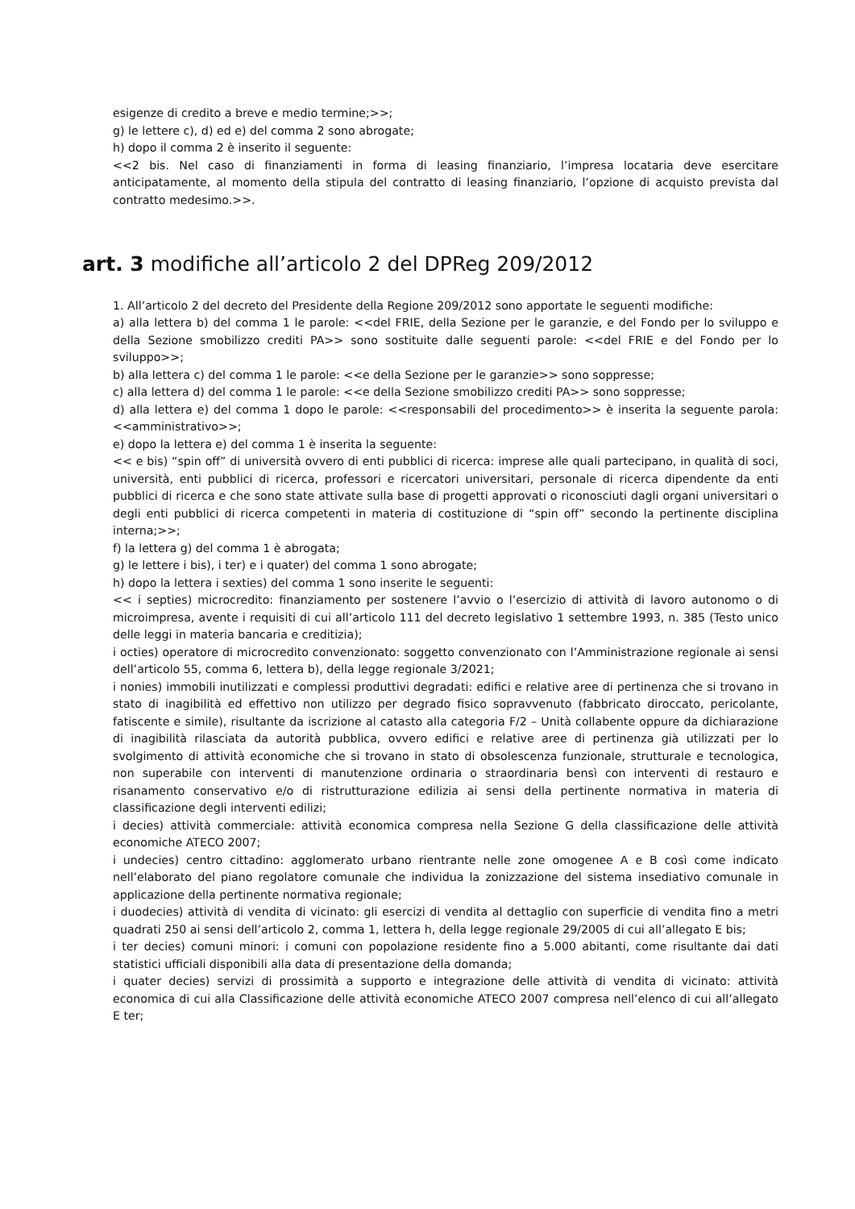esigenze di credito a breve e medio termine;>>;
g) le lettere c), d) ed e) del comma 2 sono abrogate;
h) dopo il comma 2 è inserito il seguente:
<<2 bis. Nel caso di finanziamenti in forma di leasing finanziario, l’impresa locataria deve esercitare anticipatamente, al momento della stipula del contratto di leasing finanziario, l’opzione di acquisto prevista dal contratto medesimo.>>.
art. 3 modifiche all’articolo 2 del DPReg 209/2012
1. All’articolo 2 del decreto del Presidente della Regione 209/2012 sono apportate le seguenti modifiche:
a) alla lettera b) del comma 1 le parole: <<del FRIE, della Sezione per le garanzie, e del Fondo per lo sviluppo e della Sezione smobilizzo crediti PA>> sono sostituite dalle seguenti parole: <<del FRIE e del Fondo per lo sviluppo>>;
b) alla lettera c) del comma 1 le parole: <<e della Sezione per le garanzie>> sono soppresse;
c) alla lettera d) del comma 1 le parole: <<e della Sezione smobilizzo crediti PA>> sono soppresse;
d) alla lettera e) del comma 1 dopo le parole: <<responsabili del procedimento>> è inserita la seguente parola: <<amministrativo>>;
e) dopo la lettera e) del comma 1 è inserita la seguente:
<< e bis) “spin off” di università ovvero di enti pubblici di ricerca: imprese alle quali partecipano, in qualità di soci, università, enti pubblici di ricerca, professori e ricercatori universitari, personale di ricerca dipendente da enti pubblici di ricerca e che sono state attivate sulla base di progetti approvati o riconosciuti dagli organi universitari o degli enti pubblici di ricerca competenti in materia di costituzione di “spin off” secondo la pertinente disciplina interna;>>;
f) la lettera g) del comma 1 è abrogata;
g) le lettere i bis), i ter) e i quater) del comma 1 sono abrogate;
h) dopo la lettera i sexties) del comma 1 sono inserite le seguenti:
<< i septies) microcredito: finanziamento per sostenere l’avvio o l’esercizio di attività di lavoro autonomo o di microimpresa, avente i requisiti di cui all’articolo 111 del decreto legislativo 1 settembre 1993, n. 385 (Testo unico delle leggi in materia bancaria e creditizia);
i octies) operatore di microcredito convenzionato: soggetto convenzionato con l’Amministrazione regionale ai sensi dell’articolo 55, comma 6, lettera b), della legge regionale 3/2021;
i nonies) immobili inutilizzati e complessi produttivi degradati: edifici e relative aree di pertinenza che si trovano in stato di inagibilità ed effettivo non utilizzo per degrado fisico sopravvenuto (fabbricato diroccato, pericolante, fatiscente e simile), risultante da iscrizione al catasto alla categoria F/2 – Unità collabente oppure da dichiarazione di inagibilità rilasciata da autorità pubblica, ovvero edifici e relative aree di pertinenza già utilizzati per lo svolgimento di attività economiche che si trovano in stato di obsolescenza funzionale, strutturale e tecnologica, non superabile con interventi di manutenzione ordinaria o straordinaria bensì con interventi di restauro e risanamento conservativo e/o di ristrutturazione edilizia ai sensi della pertinente normativa in materia di classificazione degli interventi edilizi;
i decies) attività commerciale: attività economica compresa nella Sezione G della classificazione delle attività economiche ATECO 2007;
i undecies) centro cittadino: agglomerato urbano rientrante nelle zone omogenee A e B così come indicato nell’elaborato del piano regolatore comunale che individua la zonizzazione del sistema insediativo comunale in applicazione della pertinente normativa regionale;
i duodecies) attività di vendita di vicinato: gli esercizi di vendita al dettaglio con superficie di vendita fino a metri quadrati 250 ai sensi dell’articolo 2, comma 1, lettera h, della legge regionale 29/2005 di cui all’allegato E bis;
i ter decies) comuni minori: i comuni con popolazione residente fino a 5.000 abitanti, come risultante dai dati statistici ufficiali disponibili alla data di presentazione della domanda;
i quater decies) servizi di prossimità a supporto e integrazione delle attività di vendita di vicinato: attività economica di cui alla Classificazione delle attività economiche ATECO 2007 compresa nell’elenco di cui all’allegato E ter;